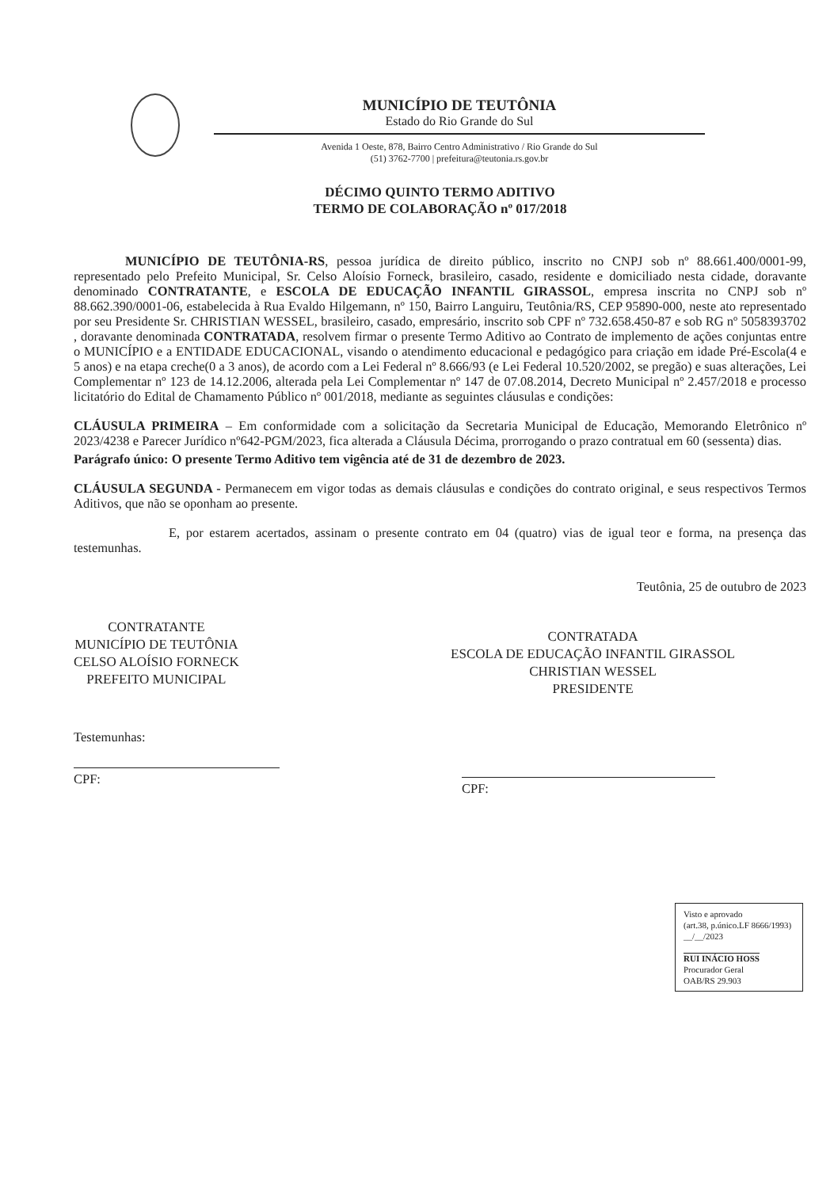MUNICÍPIO DE TEUTÔNIA
Estado do Rio Grande do Sul
Avenida 1 Oeste, 878, Bairro Centro Administrativo / Rio Grande do Sul
(51) 3762-7700 | prefeitura@teutonia.rs.gov.br
DÉCIMO QUINTO TERMO ADITIVO
TERMO DE COLABORAÇÃO nº 017/2018
MUNICÍPIO DE TEUTÔNIA-RS, pessoa jurídica de direito público, inscrito no CNPJ sob nº 88.661.400/0001-99, representado pelo Prefeito Municipal, Sr. Celso Aloísio Forneck, brasileiro, casado, residente e domiciliado nesta cidade, doravante denominado CONTRATANTE, e ESCOLA DE EDUCAÇÃO INFANTIL GIRASSOL, empresa inscrita no CNPJ sob nº 88.662.390/0001-06, estabelecida à Rua Evaldo Hilgemann, nº 150, Bairro Languiru, Teutônia/RS, CEP 95890-000, neste ato representado por seu Presidente Sr. CHRISTIAN WESSEL, brasileiro, casado, empresário, inscrito sob CPF nº 732.658.450-87 e sob RG nº 5058393702 , doravante denominada CONTRATADA, resolvem firmar o presente Termo Aditivo ao Contrato de implemento de ações conjuntas entre o MUNICÍPIO e a ENTIDADE EDUCACIONAL, visando o atendimento educacional e pedagógico para criação em idade Pré-Escola(4 e 5 anos) e na etapa creche(0 a 3 anos), de acordo com a Lei Federal nº 8.666/93 (e Lei Federal 10.520/2002, se pregão) e suas alterações, Lei Complementar nº 123 de 14.12.2006, alterada pela Lei Complementar nº 147 de 07.08.2014, Decreto Municipal nº 2.457/2018 e processo licitatório do Edital de Chamamento Público nº 001/2018, mediante as seguintes cláusulas e condições:
CLÁUSULA PRIMEIRA – Em conformidade com a solicitação da Secretaria Municipal de Educação, Memorando Eletrônico nº 2023/4238 e Parecer Jurídico nº642-PGM/2023, fica alterada a Cláusula Décima, prorrogando o prazo contratual em 60 (sessenta) dias.
Parágrafo único: O presente Termo Aditivo tem vigência até de 31 de dezembro de 2023.
CLÁUSULA SEGUNDA - Permanecem em vigor todas as demais cláusulas e condições do contrato original, e seus respectivos Termos Aditivos, que não se oponham ao presente.
E, por estarem acertados, assinam o presente contrato em 04 (quatro) vias de igual teor e forma, na presença das testemunhas.
Teutônia, 25 de outubro de 2023
CONTRATANTE
MUNICÍPIO DE TEUTÔNIA
CELSO ALOÍSIO FORNECK
PREFEITO MUNICIPAL
CONTRATADA
ESCOLA DE EDUCAÇÃO INFANTIL GIRASSOL
CHRISTIAN WESSEL
PRESIDENTE
Testemunhas:
CPF:
CPF:
Visto e aprovado
(art.38, p.único.LF 8666/1993)
__/__/2023
RUI INÁCIO HOSS
Procurador Geral
OAB/RS 29.903